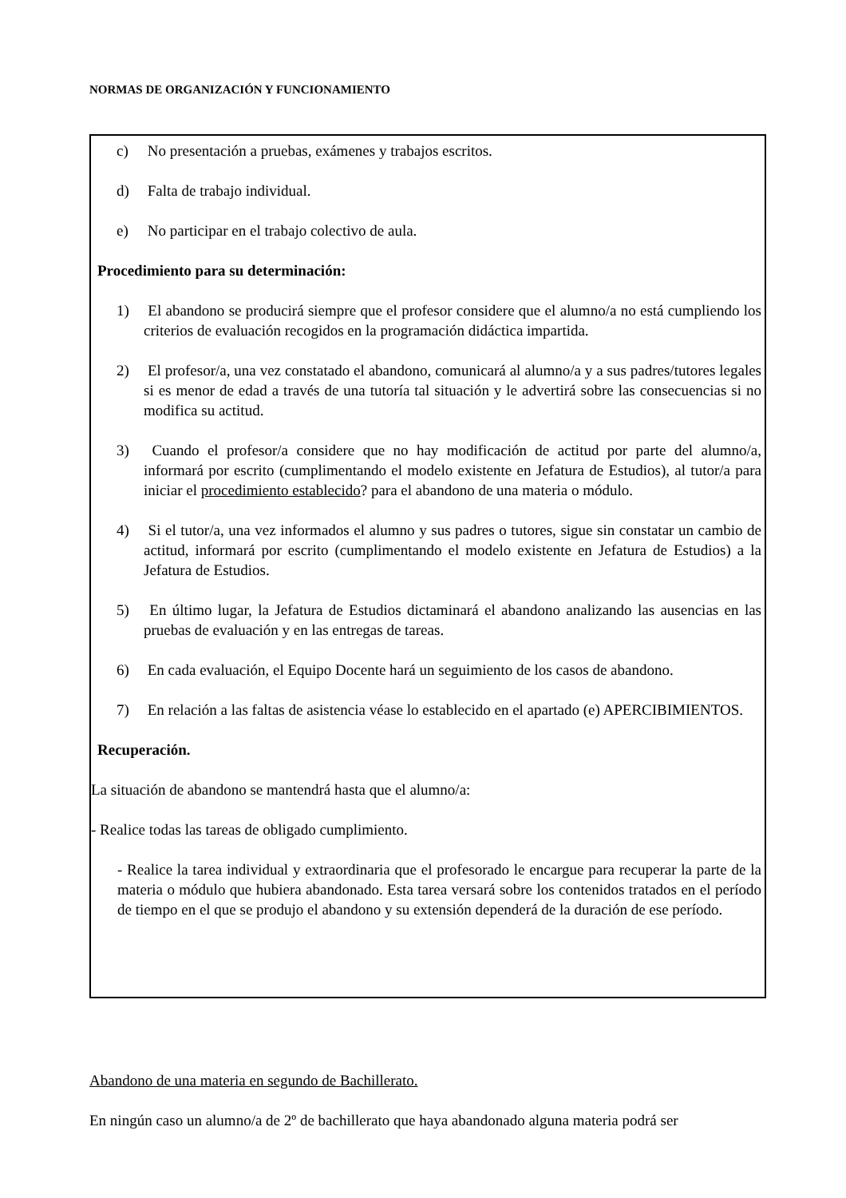NORMAS DE ORGANIZACIÓN Y FUNCIONAMIENTO
c) No presentación a pruebas, exámenes y trabajos escritos.
d) Falta de trabajo individual.
e) No participar en el trabajo colectivo de aula.
Procedimiento para su determinación:
1) El abandono se producirá siempre que el profesor considere que el alumno/a no está cumpliendo los criterios de evaluación recogidos en la programación didáctica impartida.
2) El profesor/a, una vez constatado el abandono, comunicará al alumno/a y a sus padres/tutores legales si es menor de edad a través de una tutoría tal situación y le advertirá sobre las consecuencias si no modifica su actitud.
3) Cuando el profesor/a considere que no hay modificación de actitud por parte del alumno/a, informará por escrito (cumplimentando el modelo existente en Jefatura de Estudios), al tutor/a para iniciar el procedimiento establecido? para el abandono de una materia o módulo.
4) Si el tutor/a, una vez informados el alumno y sus padres o tutores, sigue sin constatar un cambio de actitud, informará por escrito (cumplimentando el modelo existente en Jefatura de Estudios) a la Jefatura de Estudios.
5) En último lugar, la Jefatura de Estudios dictaminará el abandono analizando las ausencias en las pruebas de evaluación y en las entregas de tareas.
6) En cada evaluación, el Equipo Docente hará un seguimiento de los casos de abandono.
7) En relación a las faltas de asistencia véase lo establecido en el apartado (e) APERCIBIMIENTOS.
Recuperación.
La situación de abandono se mantendrá hasta que el alumno/a:
- Realice todas las tareas de obligado cumplimiento.
- Realice la tarea individual y extraordinaria que el profesorado le encargue para recuperar la parte de la materia o módulo que hubiera abandonado. Esta tarea versará sobre los contenidos tratados en el período de tiempo en el que se produjo el abandono y su extensión dependerá de la duración de ese período.
Abandono de una materia en segundo de Bachillerato.
En ningún caso un alumno/a de 2º de bachillerato que haya abandonado alguna materia podrá ser